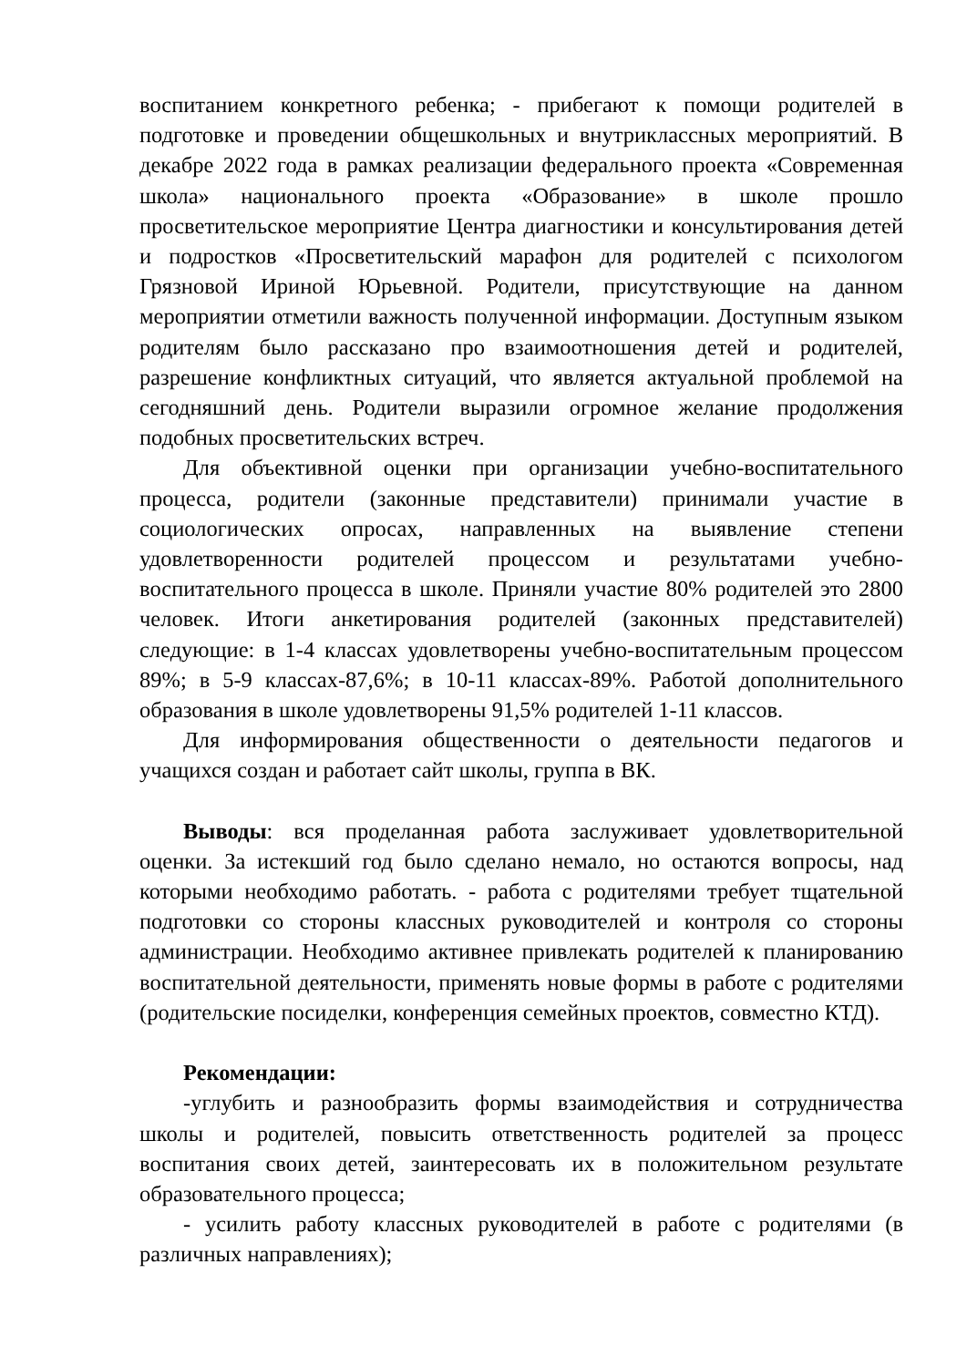воспитанием конкретного ребенка; - прибегают к помощи родителей в подготовке и проведении общешкольных и внутриклассных мероприятий. В декабре 2022 года в рамках реализации федерального проекта «Современная школа» национального проекта «Образование» в школе прошло просветительское мероприятие Центра диагностики и консультирования детей и подростков «Просветительский марафон для родителей с психологом Грязновой Ириной Юрьевной. Родители, присутствующие на данном мероприятии отметили важность полученной информации. Доступным языком родителям было рассказано про взаимоотношения детей и родителей, разрешение конфликтных ситуаций, что является актуальной проблемой на сегодняшний день. Родители выразили огромное желание продолжения подобных просветительских встреч.
Для объективной оценки при организации учебно-воспитательного процесса, родители (законные представители) принимали участие в социологических опросах, направленных на выявление степени удовлетворенности родителей процессом и результатами учебно-воспитательного процесса в школе. Приняли участие 80% родителей это 2800 человек. Итоги анкетирования родителей (законных представителей) следующие: в 1-4 классах удовлетворены учебно-воспитательным процессом 89%; в 5-9 классах-87,6%; в 10-11 классах-89%. Работой дополнительного образования в школе удовлетворены 91,5% родителей 1-11 классов.
Для информирования общественности о деятельности педагогов и учащихся создан и работает сайт школы, группа в ВК.
Выводы: вся проделанная работа заслуживает удовлетворительной оценки. За истекший год было сделано немало, но остаются вопросы, над которыми необходимо работать. - работа с родителями требует тщательной подготовки со стороны классных руководителей и контроля со стороны администрации. Необходимо активнее привлекать родителей к планированию воспитательной деятельности, применять новые формы в работе с родителями (родительские посиделки, конференция семейных проектов, совместно КТД).
Рекомендации:
-углубить и разнообразить формы взаимодействия и сотрудничества школы и родителей, повысить ответственность родителей за процесс воспитания своих детей, заинтересовать их в положительном результате образовательного процесса;
- усилить работу классных руководителей в работе с родителями (в различных направлениях);